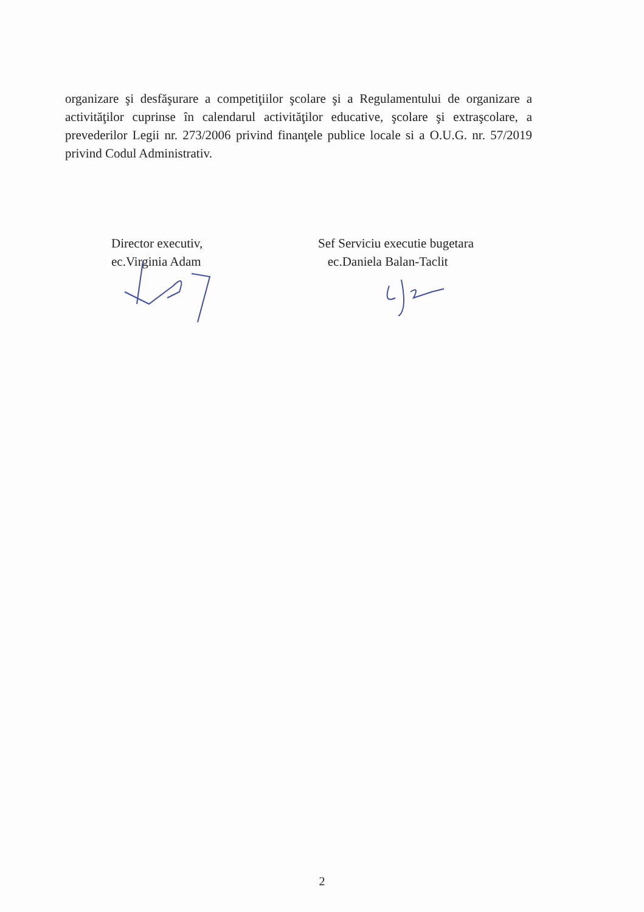organizare şi desfăşurare a competiţiilor şcolare şi a Regulamentului de organizare a activităţilor cuprinse în calendarul activităţilor educative, şcolare şi extraşcolare, a prevederilor Legii nr. 273/2006 privind finanţele publice locale si a O.U.G. nr. 57/2019 privind Codul Administrativ.
Director executiv,
ec.Virginia Adam
Sef Serviciu executie bugetara
ec.Daniela Balan-Taclit
2